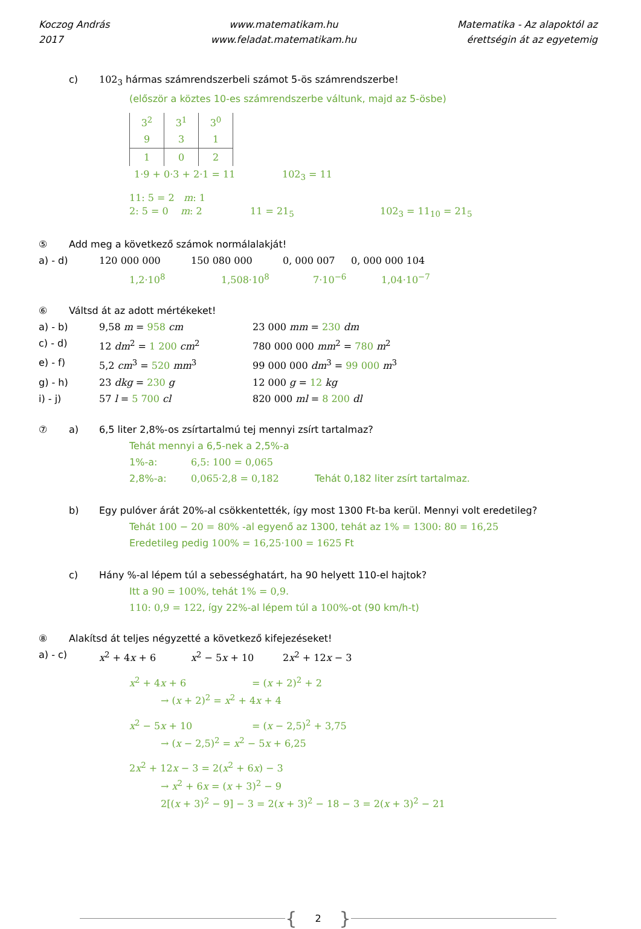Koczog András
2017
www.matematikam.hu
www.feladat.matematikam.hu
Matematika - Az alapoktól az
érettségin át az egyetemig
c) 102<sub>3</sub> hármas számrendszerbeli számot 5-ös számrendszerbe!
(először a köztes 10-es számrendszerbe váltunk, majd az 5-ösbe)
| 3<sup>2</sup> | 3<sup>1</sup> | 3<sup>0</sup> |
| 9 | 3 | 1 |
| 1 | 0 | 2 |
1·9 + 0·3 + 2·1 = 11 102<sub>3</sub> = 11
11: 5 = 2 m: 1
2: 5 = 0 m: 2 11 = 21<sub>5</sub> 102<sub>3</sub> = 11<sub>10</sub> = 21<sub>5</sub>
⑤ Add meg a következő számok normálalakját!
a) - d) 120 000 000 150 080 000 0, 000 007 0, 000 000 104
1,2·10<sup>8</sup> 1,508·10<sup>8</sup> 7·10<sup>−6</sup> 1,04·10<sup>−7</sup>
⑥ Váltsd át az adott mértékeket!
a) - b) 9,58 m = 958 cm 23 000 mm = 230 dm
c) - d) 12 dm<sup>2</sup> = 1 200 cm<sup>2</sup> 780 000 000 mm<sup>2</sup> = 780 m<sup>2</sup>
e) - f) 5,2 cm<sup>3</sup> = 520 mm<sup>3</sup> 99 000 000 dm<sup>3</sup> = 99 000 m<sup>3</sup>
g) - h) 23 dkg = 230 g 12 000 g = 12 kg
i) - j) 57 l = 5 700 cl 820 000 ml = 8 200 dl
⑦ a) 6,5 liter 2,8%-os zsírtartalmú tej mennyi zsírt tartalmaz?
Tehát mennyi a 6,5-nek a 2,5%-a
1%-a: 6,5: 100 = 0,065
2,8%-a: 0,065·2,8 = 0,182 Tehát 0,182 liter zsírt tartalmaz.
b) Egy pulóver árát 20%-al csökkentették, így most 1300 Ft-ba kerül. Mennyi volt eredetileg?
Tehát 100 − 20 = 80% -al egyenő az 1300, tehát az 1% = 1300: 80 = 16,25
Eredetileg pedig 100% = 16,25·100 = 1625 Ft
c) Hány %-al lépem túl a sebességhatárt, ha 90 helyett 110-el hajtok?
Itt a 90 = 100%, tehát 1% = 0,9.
110: 0,9 = 122, így 22%-al lépem túl a 100%-ot (90 km/h-t)
⑧ Alakítsd át teljes négyzetté a következő kifejezéseket!
a) - c) x<sup>2</sup> + 4x + 6 x<sup>2</sup> − 5x + 10 2x<sup>2</sup> + 12x − 3
x<sup>2</sup> + 4x + 6 = (x + 2)<sup>2</sup> + 2
→ (x + 2)<sup>2</sup> = x<sup>2</sup> + 4x + 4
x<sup>2</sup> − 5x + 10 = (x − 2,5)<sup>2</sup> + 3,75
→ (x − 2,5)<sup>2</sup> = x<sup>2</sup> − 5x + 6,25
2x<sup>2</sup> + 12x − 3 = 2(x<sup>2</sup> + 6x) − 3
→ x<sup>2</sup> + 6x = (x + 3)<sup>2</sup> − 9
2[(x + 3)<sup>2</sup> − 9] − 3 = 2(x + 3)<sup>2</sup> − 18 − 3 = 2(x + 3)<sup>2</sup> − 21
{ 2 }